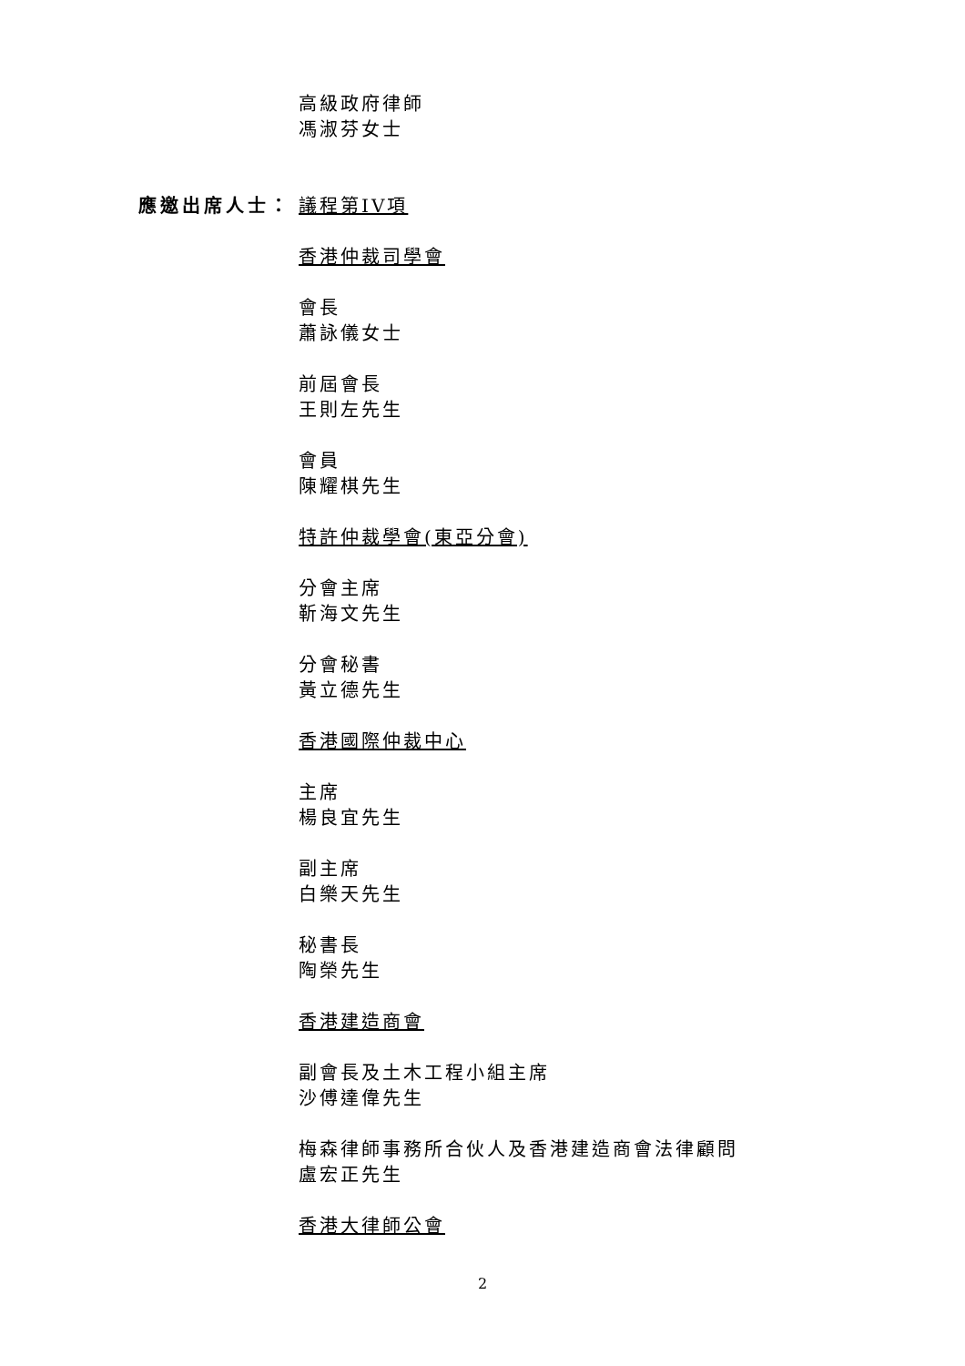高級政府律師
馮淑芬女士
應邀出席人士： 議程第IV項
香港仲裁司學會
會長
蕭詠儀女士
前屆會長
王則左先生
會員
陳耀棋先生
特許仲裁學會(東亞分會)
分會主席
靳海文先生
分會秘書
黃立德先生
香港國際仲裁中心
主席
楊良宜先生
副主席
白樂天先生
秘書長
陶榮先生
香港建造商會
副會長及土木工程小組主席
沙傅達偉先生
梅森律師事務所合伙人及香港建造商會法律顧問
盧宏正先生
香港大律師公會
2